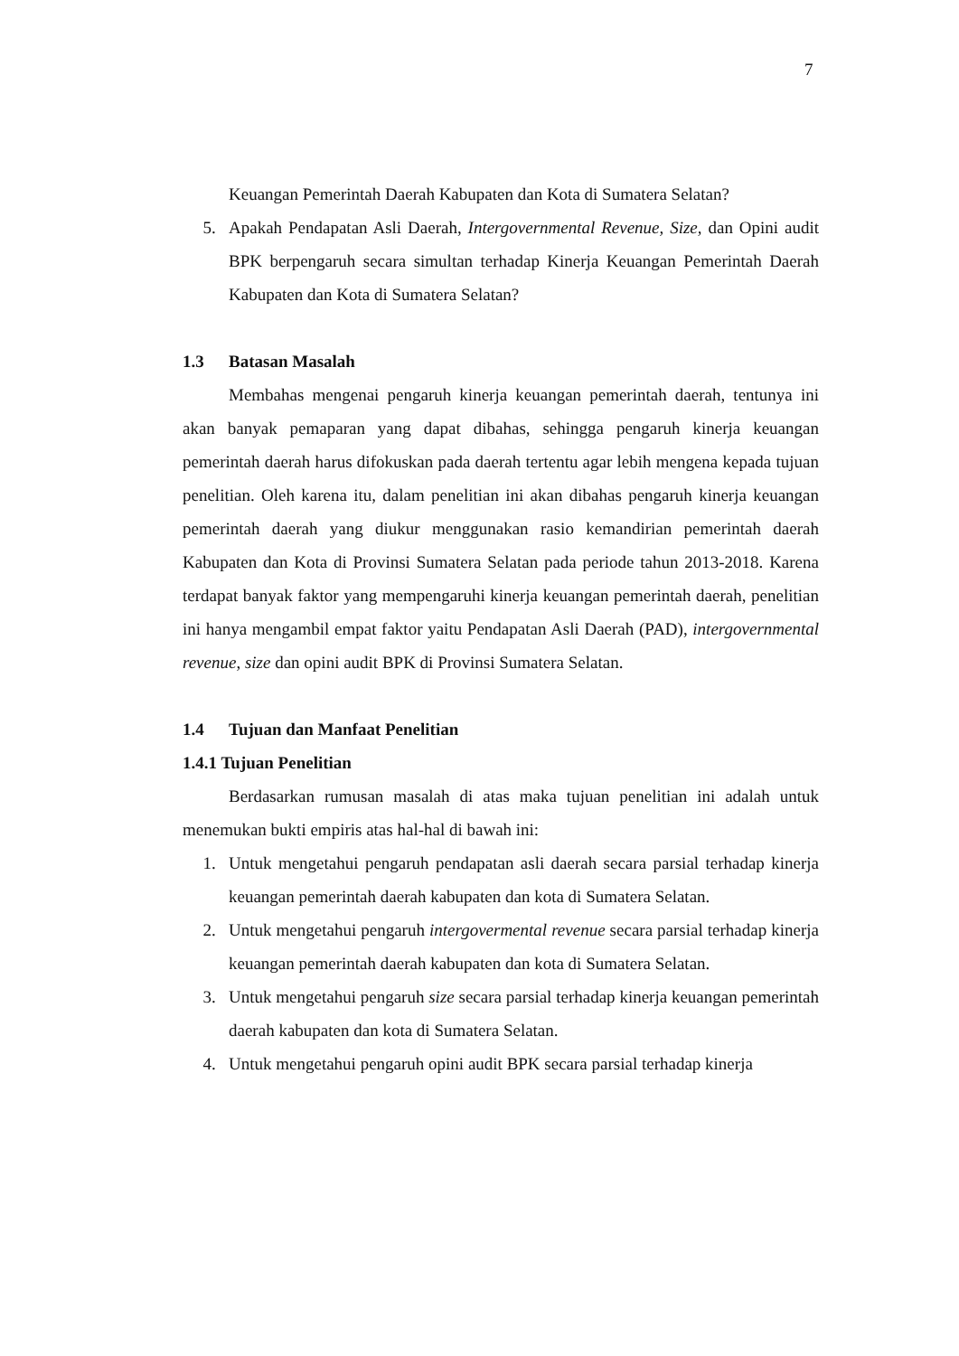7
Keuangan Pemerintah Daerah Kabupaten dan Kota di Sumatera Selatan?
5. Apakah Pendapatan Asli Daerah, Intergovernmental Revenue, Size, dan Opini audit BPK berpengaruh secara simultan terhadap Kinerja Keuangan Pemerintah Daerah Kabupaten dan Kota di Sumatera Selatan?
1.3 Batasan Masalah
Membahas mengenai pengaruh kinerja keuangan pemerintah daerah, tentunya ini akan banyak pemaparan yang dapat dibahas, sehingga pengaruh kinerja keuangan pemerintah daerah harus difokuskan pada daerah tertentu agar lebih mengena kepada tujuan penelitian. Oleh karena itu, dalam penelitian ini akan dibahas pengaruh kinerja keuangan pemerintah daerah yang diukur menggunakan rasio kemandirian pemerintah daerah Kabupaten dan Kota di Provinsi Sumatera Selatan pada periode tahun 2013-2018. Karena terdapat banyak faktor yang mempengaruhi kinerja keuangan pemerintah daerah, penelitian ini hanya mengambil empat faktor yaitu Pendapatan Asli Daerah (PAD), intergovernmental revenue, size dan opini audit BPK di Provinsi Sumatera Selatan.
1.4 Tujuan dan Manfaat Penelitian
1.4.1 Tujuan Penelitian
Berdasarkan rumusan masalah di atas maka tujuan penelitian ini adalah untuk menemukan bukti empiris atas hal-hal di bawah ini:
1. Untuk mengetahui pengaruh pendapatan asli daerah secara parsial terhadap kinerja keuangan pemerintah daerah kabupaten dan kota di Sumatera Selatan.
2. Untuk mengetahui pengaruh intergovermental revenue secara parsial terhadap kinerja keuangan pemerintah daerah kabupaten dan kota di Sumatera Selatan.
3. Untuk mengetahui pengaruh size secara parsial terhadap kinerja keuangan pemerintah daerah kabupaten dan kota di Sumatera Selatan.
4. Untuk mengetahui pengaruh opini audit BPK secara parsial terhadap kinerja